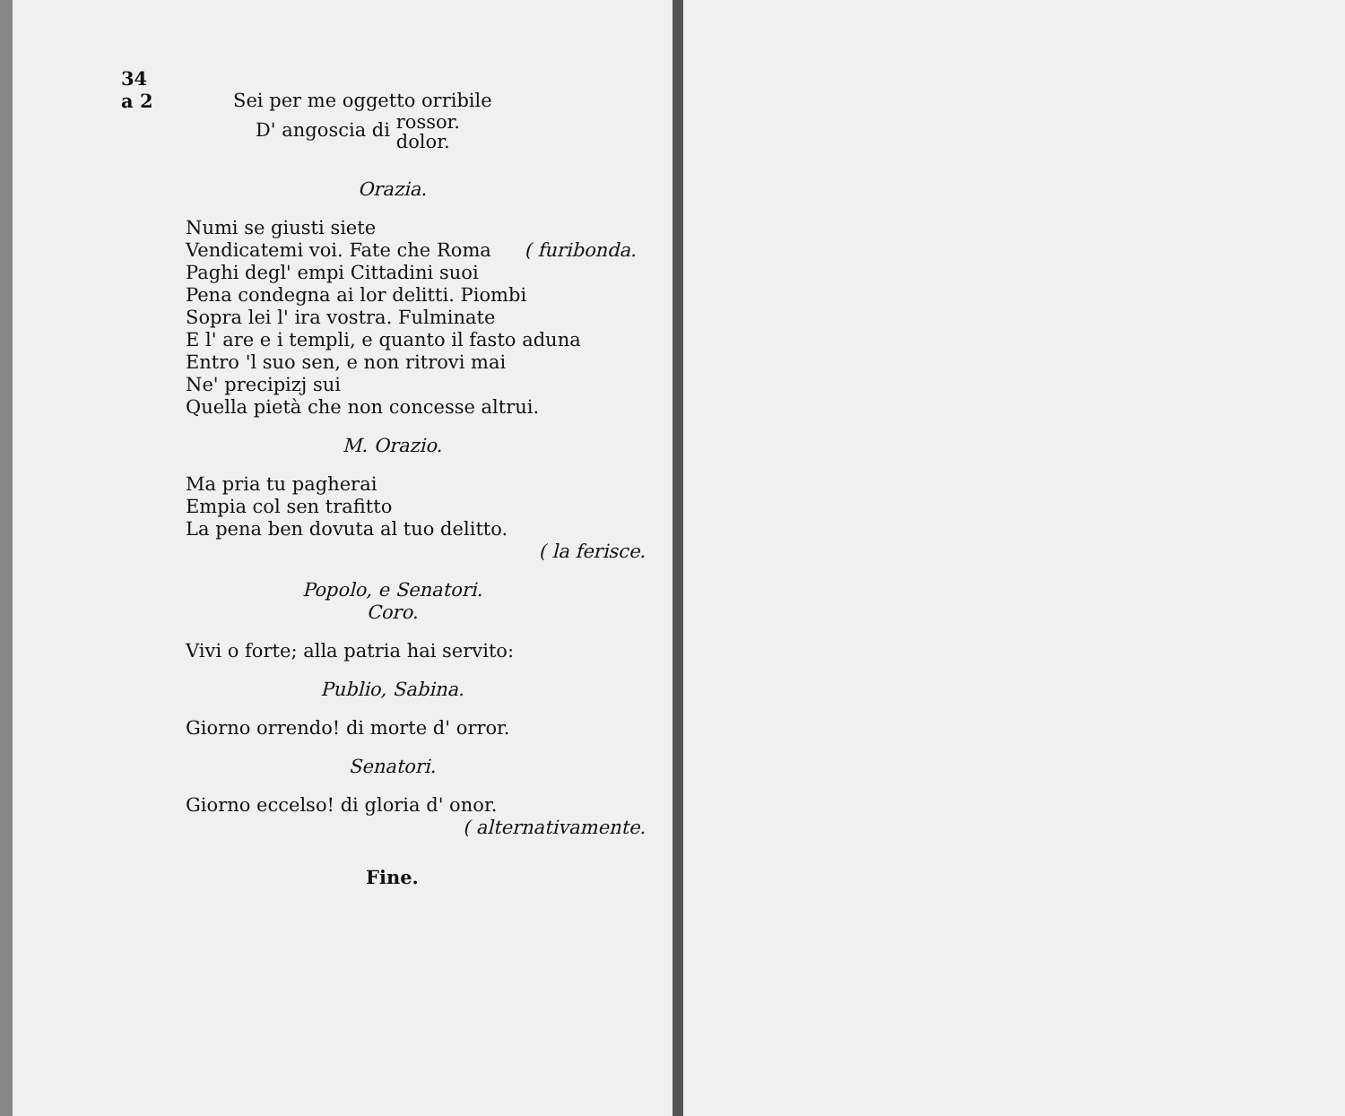34
a 2 Sei per me oggetto orribile
D' angoscia di rossor.
dolor.
Orazia.
Numi se giusti siete
Vendicatemi voi. Fate che Roma ( furibonda.
Paghi degl' empi Cittadini suoi
Pena condegna ai lor delitti. Piombi
Sopra lei l' ira vostra. Fulminate
E l' are e i templi, e quanto il fasto aduna
Entro 'l suo sen, e non ritrovi mai
Ne' precipizj sui
Quella pietà che non concesse altrui.
M. Orazio.
Ma pria tu pagherai
Empia col sen trafitto
La pena ben dovuta al tuo delitto.
( la ferisce.
Popolo, e Senatori.
Coro.
Vivi o forte; alla patria hai servito:
Publio, Sabina.
Giorno orrendo! di morte d' orror.
Senatori.
Giorno eccelso! di gloria d' onor.
( alternativamente.
Fine.